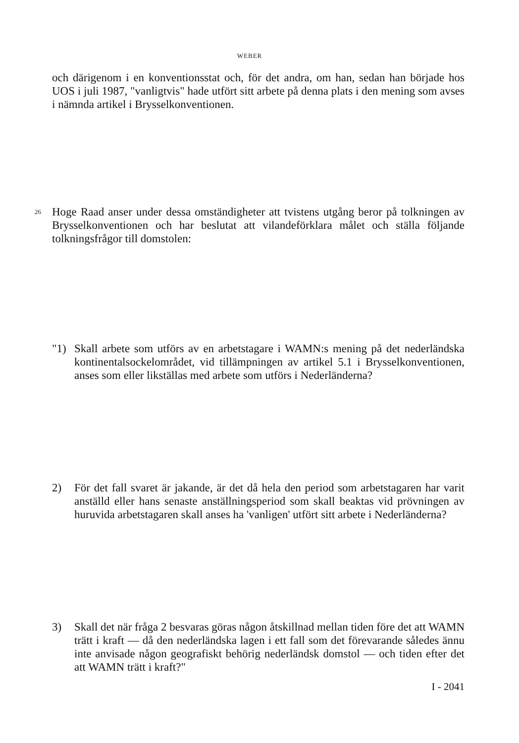WEBER
och därigenom i en konventionsstat och, för det andra, om han, sedan han började hos UOS i juli 1987, "vanligtvis" hade utfört sitt arbete på denna plats i den mening som avses i nämnda artikel i Brysselkonventionen.
26
Hoge Raad anser under dessa omständigheter att tvistens utgång beror på tolkningen av Brysselkonventionen och har beslutat att vilandeförklara målet och ställa följande tolkningsfrågor till domstolen:
"1) Skall arbete som utförs av en arbetstagare i WAMN:s mening på det nederländska kontinentalsockelområdet, vid tillämpningen av artikel 5.1 i Brysselkonventionen, anses som eller likställas med arbete som utförs i Nederländerna?
2) För det fall svaret är jakande, är det då hela den period som arbetstagaren har varit anställd eller hans senaste anställningsperiod som skall beaktas vid prövningen av huruvida arbetstagaren skall anses ha 'vanligen' utfört sitt arbete i Nederländerna?
3) Skall det när fråga 2 besvaras göras någon åtskillnad mellan tiden före det att WAMN trätt i kraft — då den nederländska lagen i ett fall som det förevarande således ännu inte anvisade någon geografiskt behörig nederländsk domstol — och tiden efter det att WAMN trätt i kraft?"
I - 2041